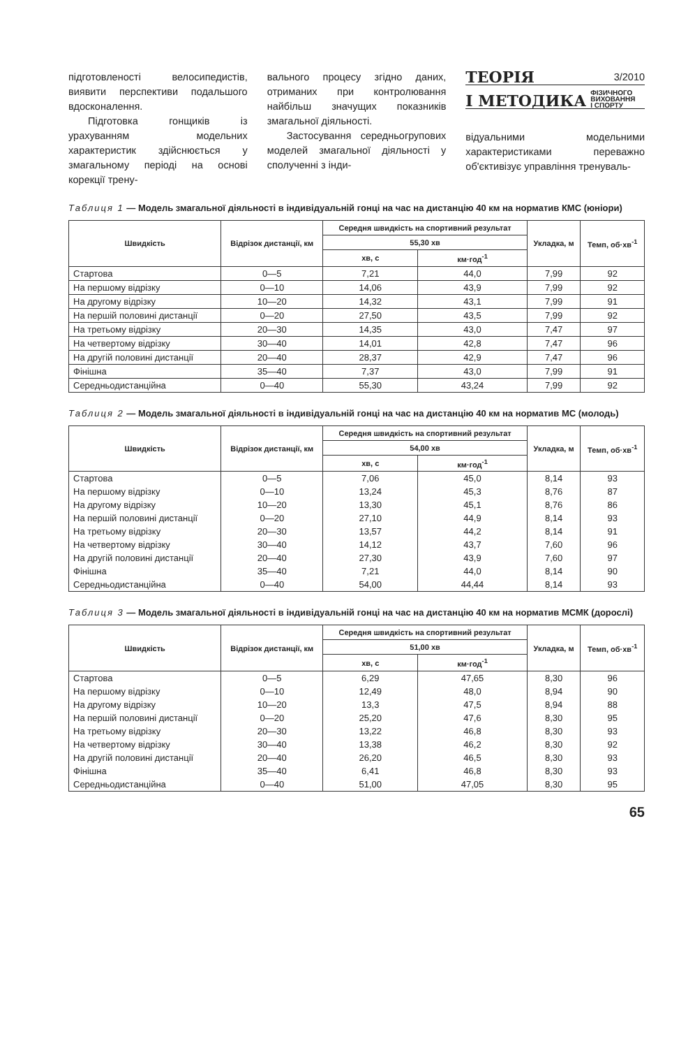підготовленості велосипедистів, виявити перспективи подальшого вдосконалення.
Підготовка гонщиків із урахуванням модельних характеристик здійснюється у змагальному періоді на основі корекції трену-
вального процесу згідно даних, отриманих при контролювання найбільш значущих показників змагальної діяльності.
Застосування середньогрупових моделей змагальної діяльності у сполученні з інди-
ТЕОРІЯ 3/2010
І МЕТОДИКА ФІЗИЧНОГО
ВИХОВАННЯ
І СПОРТУ
відуальними модельними характеристиками переважно об'єктивізує управління тренуваль-
Таблиця 1 — Модель змагальної діяльності в індивідуальній гонці на час на дистанцію 40 км на норматив КМС (юніори)
| Швидкість | Відрізок дистанції, км | Середня швидкість на спортивний результат | | Укладка, м | Темп, об·хв<sup>-1</sup> |
| --- | --- | --- | --- | --- | --- |
| | | 55,30 хв | | | |
| | | хв, с | км·год<sup>-1</sup> | | |
| Стартова | 0—5 | 7,21 | 44,0 | 7,99 | 92 |
| На першому відрізку | 0—10 | 14,06 | 43,9 | 7,99 | 92 |
| На другому відрізку | 10—20 | 14,32 | 43,1 | 7,99 | 91 |
| На першій половині дистанції | 0—20 | 27,50 | 43,5 | 7,99 | 92 |
| На третьому відрізку | 20—30 | 14,35 | 43,0 | 7,47 | 97 |
| На четвертому відрізку | 30—40 | 14,01 | 42,8 | 7,47 | 96 |
| На другій половині дистанції | 20—40 | 28,37 | 42,9 | 7,47 | 96 |
| Фінішна | 35—40 | 7,37 | 43,0 | 7,99 | 91 |
| Середньодистанційна | 0—40 | 55,30 | 43,24 | 7,99 | 92 |
Таблиця 2 — Модель змагальної діяльності в індивідуальній гонці на час на дистанцію 40 км на норматив МС (молодь)
| Швидкість | Відрізок дистанції, км | Середня швидкість на спортивний результат | | Укладка, м | Темп, об·хв<sup>-1</sup> |
| --- | --- | --- | --- | --- | --- |
| | | 54,00 хв | | | |
| | | хв, с | км·год<sup>-1</sup> | | |
| Стартова | 0—5 | 7,06 | 45,0 | 8,14 | 93 |
| На першому відрізку | 0—10 | 13,24 | 45,3 | 8,76 | 87 |
| На другому відрізку | 10—20 | 13,30 | 45,1 | 8,76 | 86 |
| На першій половині дистанції | 0—20 | 27,10 | 44,9 | 8,14 | 93 |
| На третьому відрізку | 20—30 | 13,57 | 44,2 | 8,14 | 91 |
| На четвертому відрізку | 30—40 | 14,12 | 43,7 | 7,60 | 96 |
| На другій половині дистанції | 20—40 | 27,30 | 43,9 | 7,60 | 97 |
| Фінішна | 35—40 | 7,21 | 44,0 | 8,14 | 90 |
| Середньодистанційна | 0—40 | 54,00 | 44,44 | 8,14 | 93 |
Таблиця 3 — Модель змагальної діяльності в індивідуальній гонці на час на дистанцію 40 км на норматив МСМК (дорослі)
| Швидкість | Відрізок дистанції, км | Середня швидкість на спортивний результат | | Укладка, м | Темп, об·хв<sup>-1</sup> |
| --- | --- | --- | --- | --- | --- |
| | | 51,00 хв | | | |
| | | хв, с | км·год<sup>-1</sup> | | |
| Стартова | 0—5 | 6,29 | 47,65 | 8,30 | 96 |
| На першому відрізку | 0—10 | 12,49 | 48,0 | 8,94 | 90 |
| На другому відрізку | 10—20 | 13,3 | 47,5 | 8,94 | 88 |
| На першій половині дистанції | 0—20 | 25,20 | 47,6 | 8,30 | 95 |
| На третьому відрізку | 20—30 | 13,22 | 46,8 | 8,30 | 93 |
| На четвертому відрізку | 30—40 | 13,38 | 46,2 | 8,30 | 92 |
| На другій половині дистанції | 20—40 | 26,20 | 46,5 | 8,30 | 93 |
| Фінішна | 35—40 | 6,41 | 46,8 | 8,30 | 93 |
| Середньодистанційна | 0—40 | 51,00 | 47,05 | 8,30 | 95 |
65